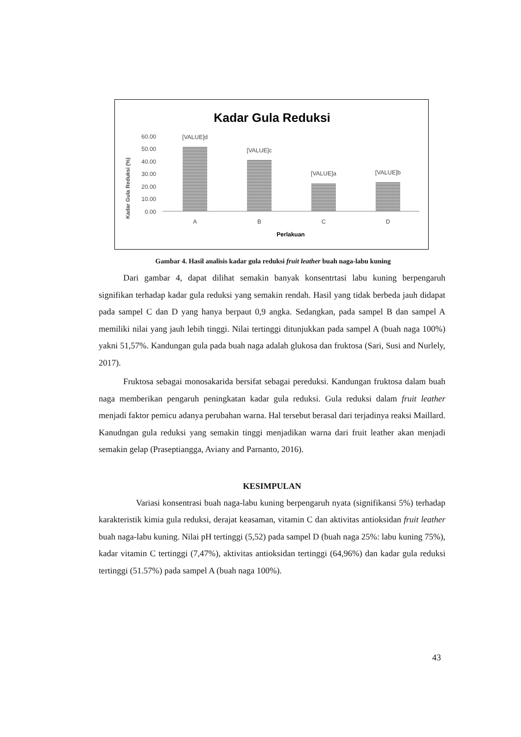Kadar Gula Reduksi
Kadar Gula Reduksi (%)
60.00
50.00
40.00
30.00
20.00
10.00
0.00
[VALUE]d
[VALUE]c
[VALUE]a
[VALUE]b
A
B
C
D
Perlakuan
Gambar 4. Hasil analisis kadar gula reduksi fruit leather buah naga-labu kuning
Dari gambar 4, dapat dilihat semakin banyak konsentrtasi labu kuning berpengaruh signifikan terhadap kadar gula reduksi yang semakin rendah. Hasil yang tidak berbeda jauh didapat pada sampel C dan D yang hanya berpaut 0,9 angka. Sedangkan, pada sampel B dan sampel A memiliki nilai yang jauh lebih tinggi. Nilai tertinggi ditunjukkan pada sampel A (buah naga 100%) yakni 51,57%. Kandungan gula pada buah naga adalah glukosa dan fruktosa (Sari, Susi and Nurlely, 2017).
Fruktosa sebagai monosakarida bersifat sebagai pereduksi. Kandungan fruktosa dalam buah naga memberikan pengaruh peningkatan kadar gula reduksi. Gula reduksi dalam fruit leather menjadi faktor pemicu adanya perubahan warna. Hal tersebut berasal dari terjadinya reaksi Maillard. Kanudngan gula reduksi yang semakin tinggi menjadikan warna dari fruit leather akan menjadi semakin gelap (Praseptiangga, Aviany and Parnanto, 2016).
KESIMPULAN
Variasi konsentrasi buah naga-labu kuning berpengaruh nyata (signifikansi 5%) terhadap karakteristik kimia gula reduksi, derajat keasaman, vitamin C dan aktivitas antioksidan fruit leather buah naga-labu kuning. Nilai pH tertinggi (5,52) pada sampel D (buah naga 25%: labu kuning 75%), kadar vitamin C tertinggi (7,47%), aktivitas antioksidan tertinggi (64,96%) dan kadar gula reduksi tertinggi (51.57%) pada sampel A (buah naga 100%).
43